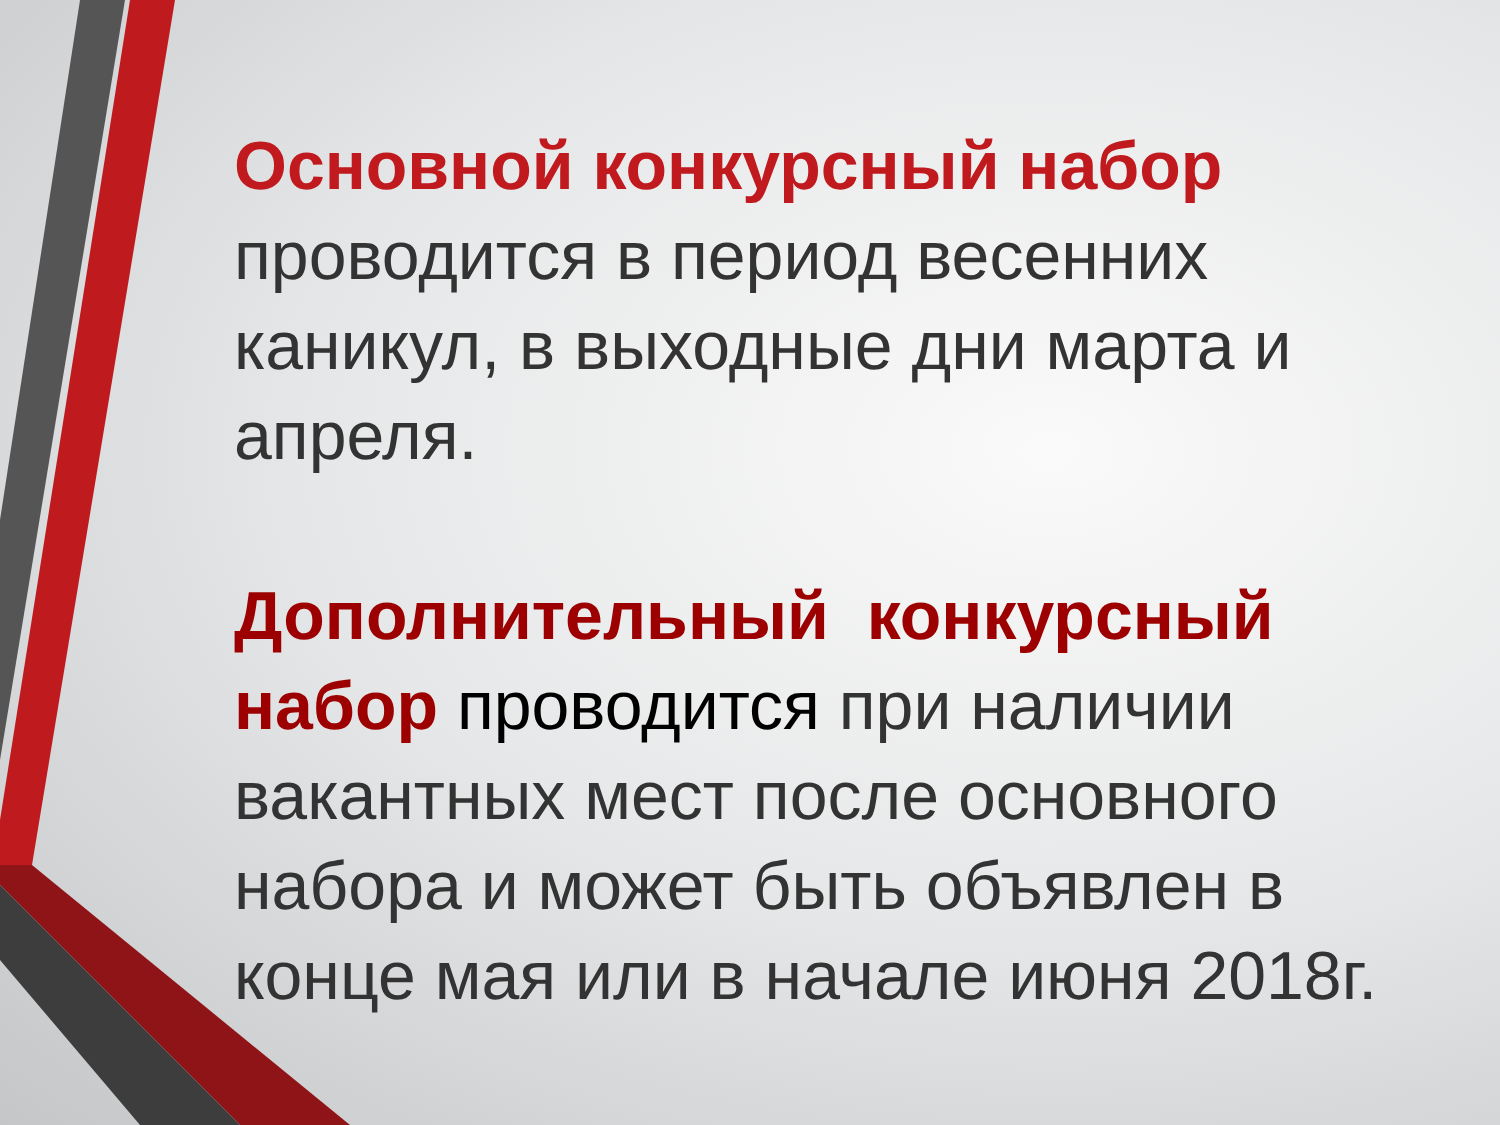Основной конкурсный набор проводится в период весенних каникул, в выходные дни марта и апреля.
Дополнительный конкурсный набор проводится при наличии вакантных мест после основного набора и может быть объявлен в конце мая или в начале июня 2018г.